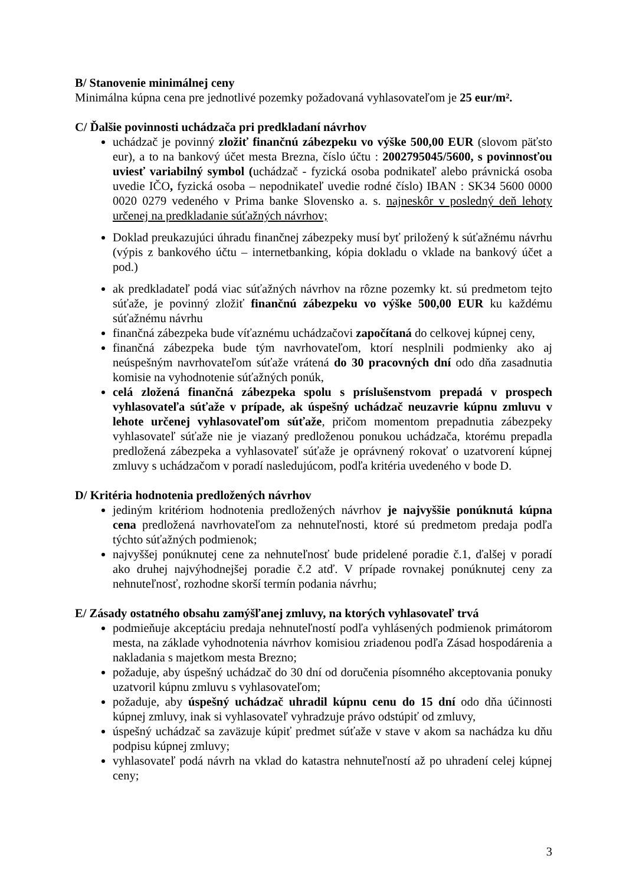B/ Stanovenie minimálnej ceny
Minimálna kúpna cena pre jednotlivé pozemky požadovaná vyhlasovateľom je 25 eur/m².
C/ Ďalšie povinnosti uchádzača pri predkladaní návrhov
uchádzač je povinný zložiť finančnú zábezpeku vo výške 500,00 EUR (slovom päťsto eur), a to na bankový účet mesta Brezna, číslo účtu : 2002795045/5600, s povinnosťou uviesť variabilný symbol (uchádzač - fyzická osoba podnikateľ alebo právnická osoba uvedie IČO, fyzická osoba – nepodnikateľ uvedie rodné číslo) IBAN : SK34 5600 0000 0020 0279 vedeného v Prima banke Slovensko a. s. najneskôr v posledný deň lehoty určenej na predkladanie súťažných návrhov;
Doklad preukazujúci úhradu finančnej zábezpeky musí byť priložený k súťažnému návrhu (výpis z bankového účtu – internetbanking, kópia dokladu o vklade na bankový účet a pod.)
ak predkladateľ podá viac súťažných návrhov na rôzne pozemky kt. sú predmetom tejto súťaže, je povinný zložiť finančnú zábezpeku vo výške 500,00 EUR ku každému súťažnému návrhu
finančná zábezpeka bude víťaznému uchádzačovi započítaná do celkovej kúpnej ceny,
finančná zábezpeka bude tým navrhovateľom, ktorí nesplnili podmienky ako aj neúspešným navrhovateľom súťaže vrátená do 30 pracovných dní odo dňa zasadnutia komisie na vyhodnotenie súťažných ponúk,
celá zložená finančná zábezpeka spolu s príslušenstvom prepadá v prospech vyhlasovateľa súťaže v prípade, ak úspešný uchádzač neuzavrie kúpnu zmluvu v lehote určenej vyhlasovateľom súťaže, pričom momentom prepadnutia zábezpeky vyhlasovateľ súťaže nie je viazaný predloženou ponukou uchádzača, ktorému prepadla predložená zábezpeka a vyhlasovateľ súťaže je oprávnený rokovať o uzatvorení kúpnej zmluvy s uchádzačom v poradí nasledujúcom, podľa kritéria uvedeného v bode D.
D/ Kritéria hodnotenia predložených návrhov
jediným kritériom hodnotenia predložených návrhov je najvyššie ponúknutá kúpna cena predložená navrhovateľom za nehnuteľnosti, ktoré sú predmetom predaja podľa týchto súťažných podmienok;
najvyššej ponúknutej cene za nehnuteľnosť bude pridelené poradie č.1, ďalšej v poradí ako druhej najvýhodnejšej poradie č.2 atď. V prípade rovnakej ponúknutej ceny za nehnuteľnosť, rozhodne skorší termín podania návrhu;
E/ Zásady ostatného obsahu zamýšľanej zmluvy, na ktorých vyhlasovateľ trvá
podmieňuje akceptáciu predaja nehnuteľností podľa vyhlásených podmienok primátorom mesta, na základe vyhodnotenia návrhov komisiou zriadenou podľa Zásad hospodárenia a nakladania s majetkom mesta Brezno;
požaduje, aby úspešný uchádzač do 30 dní od doručenia písomného akceptovania ponuky uzatvoril kúpnu zmluvu s vyhlasovateľom;
požaduje, aby úspešný uchádzač uhradil kúpnu cenu do 15 dní odo dňa účinnosti kúpnej zmluvy, inak si vyhlasovateľ vyhradzuje právo odstúpiť od zmluvy,
úspešný uchádzač sa zaväzuje kúpiť predmet súťaže v stave v akom sa nachádza ku dňu podpisu kúpnej zmluvy;
vyhlasovateľ podá návrh na vklad do katastra nehnuteľností až po uhradení celej kúpnej ceny;
3